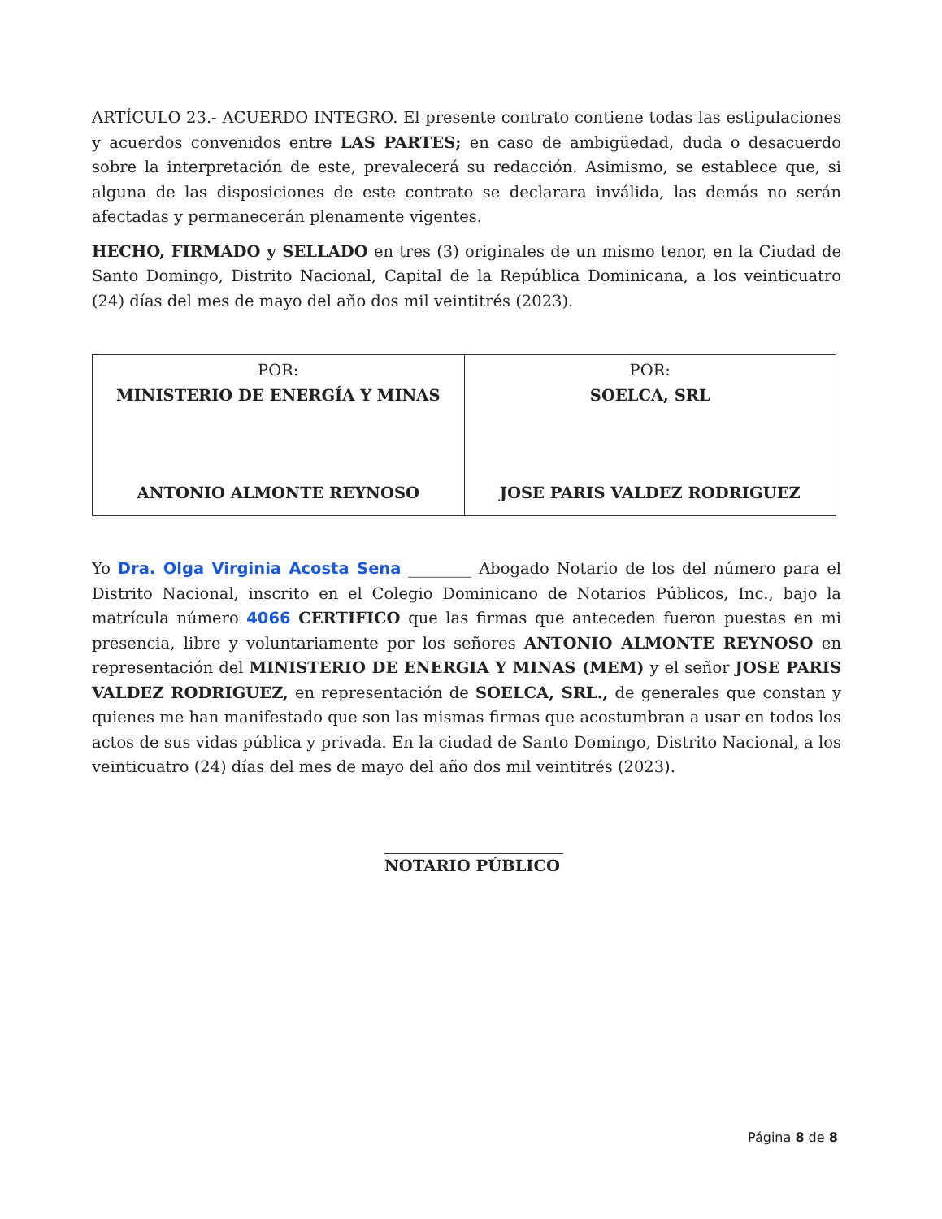ARTÍCULO 23.- ACUERDO INTEGRO. El presente contrato contiene todas las estipulaciones y acuerdos convenidos entre LAS PARTES; en caso de ambigüedad, duda o desacuerdo sobre la interpretación de este, prevalecerá su redacción. Asimismo, se establece que, si alguna de las disposiciones de este contrato se declarara inválida, las demás no serán afectadas y permanecerán plenamente vigentes.
HECHO, FIRMADO y SELLADO en tres (3) originales de un mismo tenor, en la Ciudad de Santo Domingo, Distrito Nacional, Capital de la República Dominicana, a los veinticuatro (24) días del mes de mayo del año dos mil veintitrés (2023).
| POR: MINISTERIO DE ENERGÍA Y MINAS ANTONIO ALMONTE REYNOSO | POR: SOELCA, SRL JOSE PARIS VALDEZ RODRIGUEZ |
Yo Dra. Olga Virginia Acosta Sena ________ Abogado Notario de los del número para el Distrito Nacional, inscrito en el Colegio Dominicano de Notarios Públicos, Inc., bajo la matrícula número 4066 CERTIFICO que las firmas que anteceden fueron puestas en mi presencia, libre y voluntariamente por los señores ANTONIO ALMONTE REYNOSO en representación del MINISTERIO DE ENERGIA Y MINAS (MEM) y el señor JOSE PARIS VALDEZ RODRIGUEZ, en representación de SOELCA, SRL., de generales que constan y quienes me han manifestado que son las mismas firmas que acostumbran a usar en todos los actos de sus vidas pública y privada. En la ciudad de Santo Domingo, Distrito Nacional, a los veinticuatro (24) días del mes de mayo del año dos mil veintitrés (2023).
NOTARIO PÚBLICO
Página 8 de 8